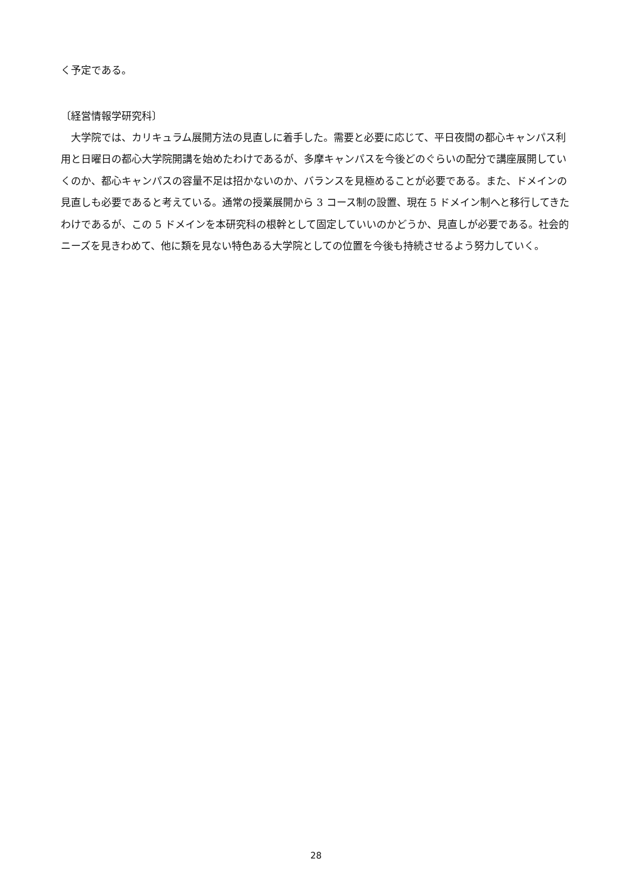く予定である。
〔経営情報学研究科〕
　大学院では、カリキュラム展開方法の見直しに着手した。需要と必要に応じて、平日夜間の都心キャンパス利用と日曜日の都心大学院開講を始めたわけであるが、多摩キャンパスを今後どのぐらいの配分で講座展開していくのか、都心キャンパスの容量不足は招かないのか、バランスを見極めることが必要である。また、ドメインの見直しも必要であると考えている。通常の授業展開から 3 コース制の設置、現在 5 ドメイン制へと移行してきたわけであるが、この 5 ドメインを本研究科の根幹として固定していいのかどうか、見直しが必要である。社会的ニーズを見きわめて、他に類を見ない特色ある大学院としての位置を今後も持続させるよう努力していく。
28